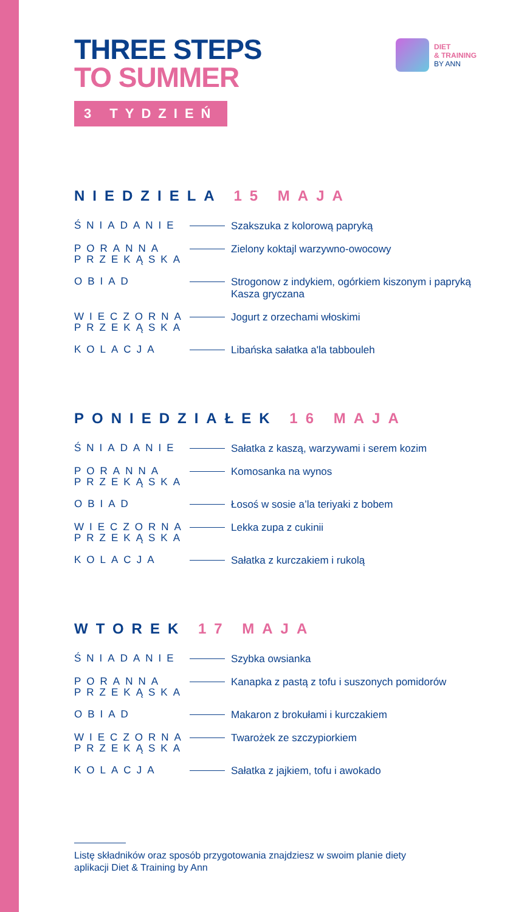DIET
& TRAINING
BY ANN
THREE STEPS
TO SUMMER
3 TYDZIEŃ
NIEDZIELA 15 MAJA
ŚNIADANIE
Szakszuka z kolorową papryką
PORANNA PRZEKĄSKA
Zielony koktajl warzywno-owocowy
OBIAD
Strogonow z indykiem, ogórkiem kiszonym i papryką
Kasza gryczana
WIECZORNA PRZEKĄSKA
Jogurt z orzechami włoskimi
KOLACJA
Libańska sałatka a'la tabbouleh
PONIEDZIAŁEK 16 MAJA
ŚNIADANIE
Sałatka z kaszą, warzywami i serem kozim
PORANNA PRZEKĄSKA
Komosanka na wynos
OBIAD
Łosoś w sosie a’la teriyaki z bobem
WIECZORNA PRZEKĄSKA
Lekka zupa z cukinii
KOLACJA
Sałatka z kurczakiem i rukolą
WTOREK 17 MAJA
ŚNIADANIE
Szybka owsianka
PORANNA PRZEKĄSKA
Kanapka z pastą z tofu i suszonych pomidorów
OBIAD
Makaron z brokułami i kurczakiem
WIECZORNA PRZEKĄSKA
Twarożek ze szczypiorkiem
KOLACJA
Sałatka z jajkiem, tofu i awokado
Listę składników oraz sposób przygotowania znajdziesz w swoim planie diety aplikacji Diet & Training by Ann